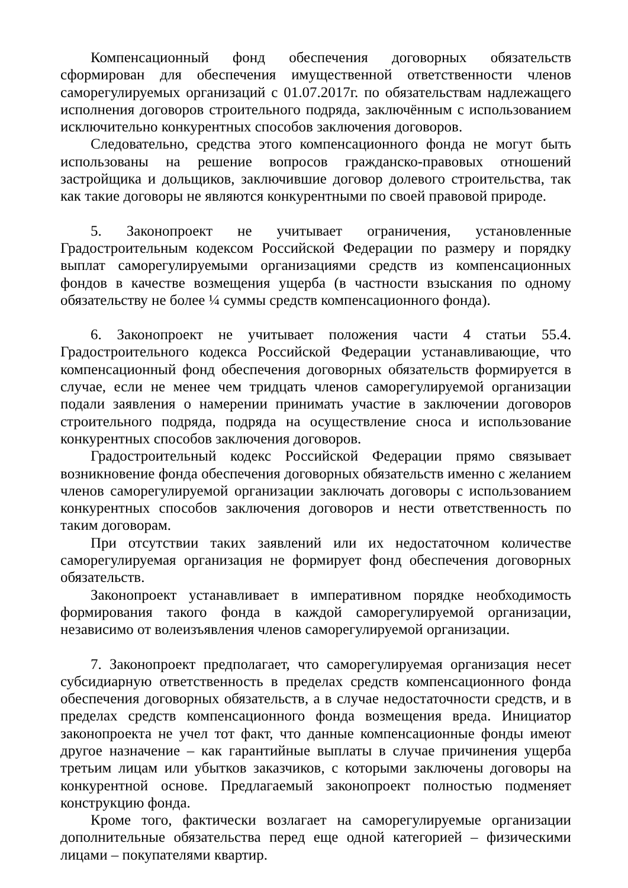Компенсационный фонд обеспечения договорных обязательств сформирован для обеспечения имущественной ответственности членов саморегулируемых организаций с 01.07.2017г. по обязательствам надлежащего исполнения договоров строительного подряда, заключённым с использованием исключительно конкурентных способов заключения договоров.
Следовательно, средства этого компенсационного фонда не могут быть использованы на решение вопросов гражданско-правовых отношений застройщика и дольщиков, заключившие договор долевого строительства, так как такие договоры не являются конкурентными по своей правовой природе.
5. Законопроект не учитывает ограничения, установленные Градостроительным кодексом Российской Федерации по размеру и порядку выплат саморегулируемыми организациями средств из компенсационных фондов в качестве возмещения ущерба (в частности взыскания по одному обязательству не более ¼ суммы средств компенсационного фонда).
6. Законопроект не учитывает положения части 4 статьи 55.4. Градостроительного кодекса Российской Федерации устанавливающие, что компенсационный фонд обеспечения договорных обязательств формируется в случае, если не менее чем тридцать членов саморегулируемой организации подали заявления о намерении принимать участие в заключении договоров строительного подряда, подряда на осуществление сноса и использование конкурентных способов заключения договоров.
Градостроительный кодекс Российской Федерации прямо связывает возникновение фонда обеспечения договорных обязательств именно с желанием членов саморегулируемой организации заключать договоры с использованием конкурентных способов заключения договоров и нести ответственность по таким договорам.
При отсутствии таких заявлений или их недостаточном количестве саморегулируемая организация не формирует фонд обеспечения договорных обязательств.
Законопроект устанавливает в императивном порядке необходимость формирования такого фонда в каждой саморегулируемой организации, независимо от волеизъявления членов саморегулируемой организации.
7. Законопроект предполагает, что саморегулируемая организация несет субсидиарную ответственность в пределах средств компенсационного фонда обеспечения договорных обязательств, а в случае недостаточности средств, и в пределах средств компенсационного фонда возмещения вреда. Инициатор законопроекта не учел тот факт, что данные компенсационные фонды имеют другое назначение – как гарантийные выплаты в случае причинения ущерба третьим лицам или убытков заказчиков, с которыми заключены договоры на конкурентной основе. Предлагаемый законопроект полностью подменяет конструкцию фонда.
Кроме того, фактически возлагает на саморегулируемые организации дополнительные обязательства перед еще одной категорией – физическими лицами – покупателями квартир.